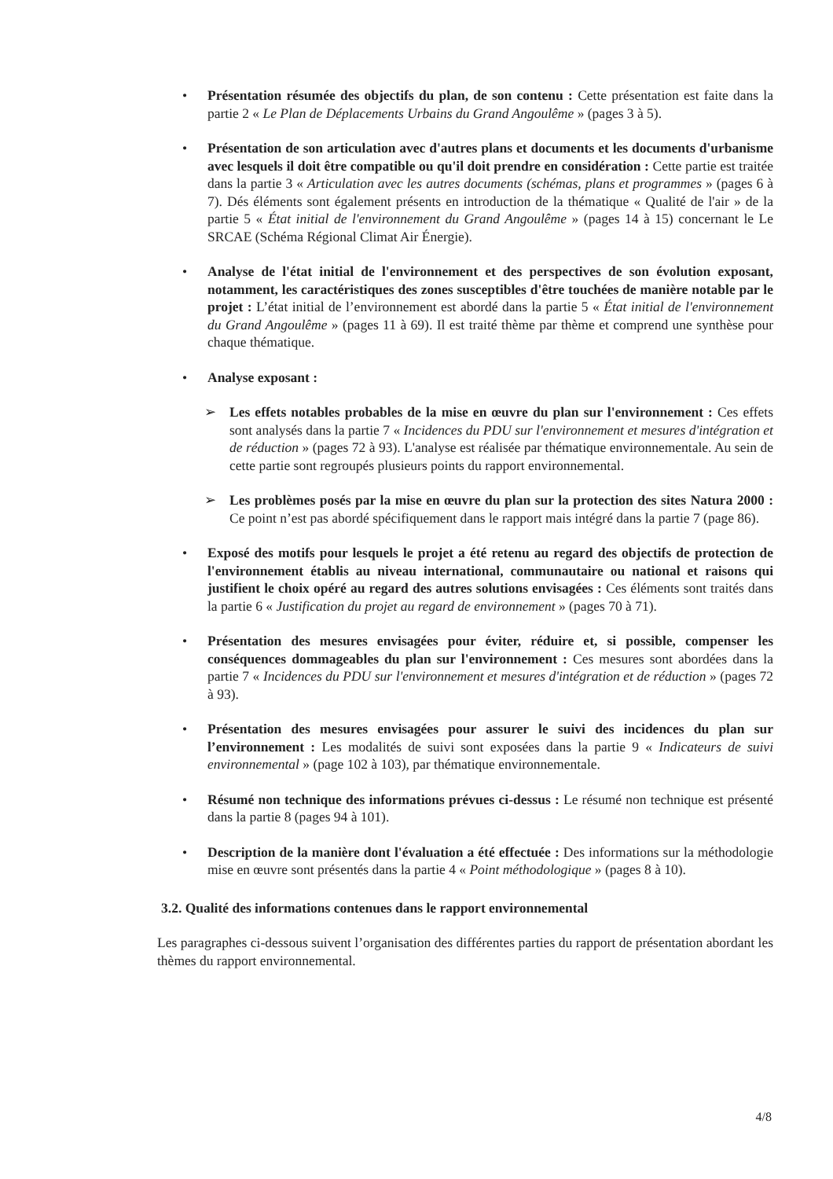• Présentation résumée des objectifs du plan, de son contenu : Cette présentation est faite dans la partie 2 « Le Plan de Déplacements Urbains du Grand Angoulême » (pages 3 à 5).
• Présentation de son articulation avec d'autres plans et documents et les documents d'urbanisme avec lesquels il doit être compatible ou qu'il doit prendre en considération : Cette partie est traitée dans la partie 3 « Articulation avec les autres documents (schémas, plans et programmes » (pages 6 à 7). Dés éléments sont également présents en introduction de la thématique « Qualité de l'air » de la partie 5 « État initial de l'environnement du Grand Angoulême » (pages 14 à 15) concernant le Le SRCAE (Schéma Régional Climat Air Énergie).
• Analyse de l'état initial de l'environnement et des perspectives de son évolution exposant, notamment, les caractéristiques des zones susceptibles d'être touchées de manière notable par le projet : L’état initial de l’environnement est abordé dans la partie 5 « État initial de l'environnement du Grand Angoulême » (pages 11 à 69). Il est traité thème par thème et comprend une synthèse pour chaque thématique.
• Analyse exposant :
➢ Les effets notables probables de la mise en œuvre du plan sur l'environnement : Ces effets sont analysés dans la partie 7 « Incidences du PDU sur l'environnement et mesures d'intégration et de réduction » (pages 72 à 93). L'analyse est réalisée par thématique environnementale. Au sein de cette partie sont regroupés plusieurs points du rapport environnemental.
➢ Les problèmes posés par la mise en œuvre du plan sur la protection des sites Natura 2000 : Ce point n’est pas abordé spécifiquement dans le rapport mais intégré dans la partie 7 (page 86).
• Exposé des motifs pour lesquels le projet a été retenu au regard des objectifs de protection de l'environnement établis au niveau international, communautaire ou national et raisons qui justifient le choix opéré au regard des autres solutions envisagées : Ces éléments sont traités dans la partie 6 « Justification du projet au regard de environnement » (pages 70 à 71).
• Présentation des mesures envisagées pour éviter, réduire et, si possible, compenser les conséquences dommageables du plan sur l'environnement : Ces mesures sont abordées dans la partie 7 « Incidences du PDU sur l'environnement et mesures d'intégration et de réduction » (pages 72 à 93).
• Présentation des mesures envisagées pour assurer le suivi des incidences du plan sur l’environnement : Les modalités de suivi sont exposées dans la partie 9 « Indicateurs de suivi environnemental » (page 102 à 103), par thématique environnementale.
• Résumé non technique des informations prévues ci-dessus : Le résumé non technique est présenté dans la partie 8 (pages 94 à 101).
• Description de la manière dont l'évaluation a été effectuée : Des informations sur la méthodologie mise en œuvre sont présentés dans la partie 4 « Point méthodologique » (pages 8 à 10).
3.2. Qualité des informations contenues dans le rapport environnemental
Les paragraphes ci-dessous suivent l’organisation des différentes parties du rapport de présentation abordant les thèmes du rapport environnemental.
4/8